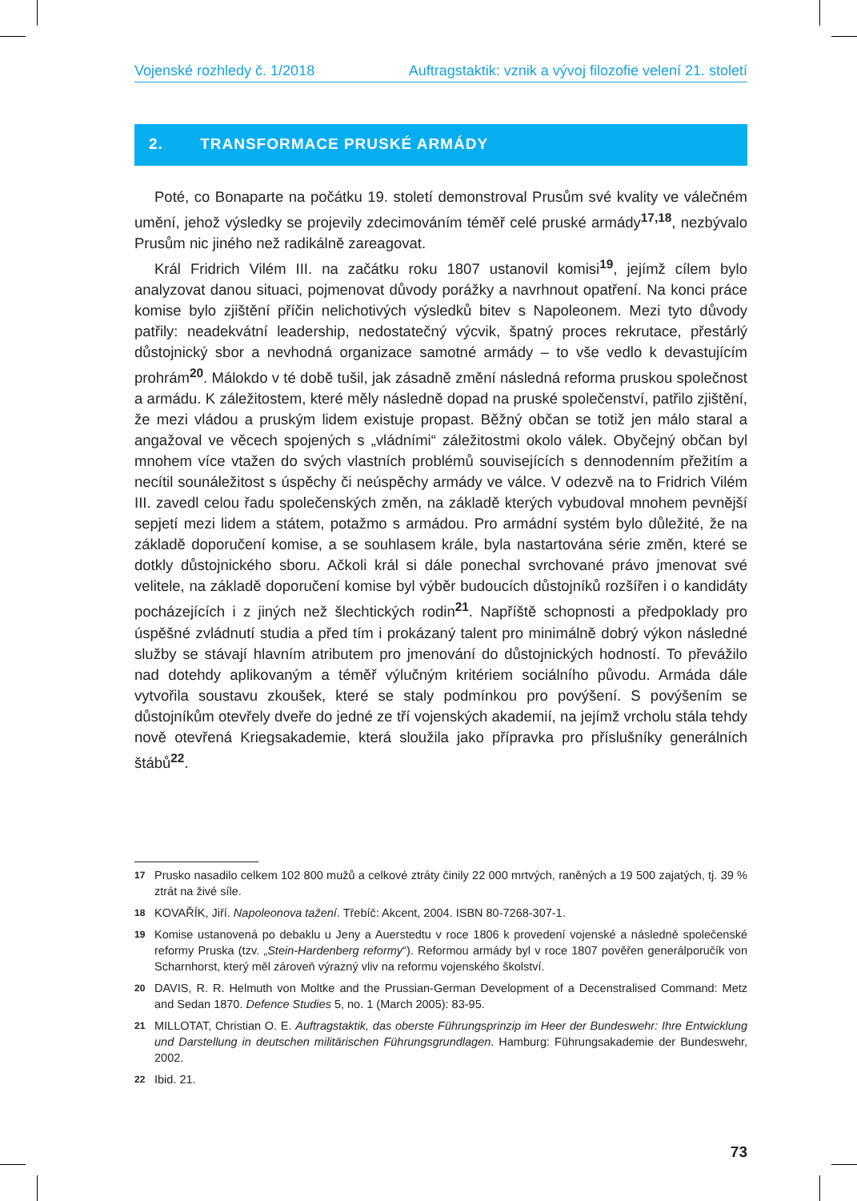Vojenské rozhledy č. 1/2018 Auftragstaktik: vznik a vývoj filozofie velení 21. století
2. TRANSFORMACE PRUSKÉ ARMÁDY
Poté, co Bonaparte na počátku 19. století demonstroval Prusům své kvality ve válečném umění, jehož výsledky se projevily zdecimováním téměř celé pruské armády<sup>17,18</sup>, nezbývalo Prusům nic jiného než radikálně zareagovat.
Král Fridrich Vilém III. na začátku roku 1807 ustanovil komisi<sup>19</sup>, jejímž cílem bylo analyzovat danou situaci, pojmenovat důvody porážky a navrhnout opatření. Na konci práce komise bylo zjištění příčin nelichotivých výsledků bitev s Napoleonem. Mezi tyto důvody patřily: neadekvátní leadership, nedostatečný výcvik, špatný proces rekrutace, přestárlý důstojnický sbor a nevhodná organizace samotné armády – to vše vedlo k devastujícím prohrám<sup>20</sup>. Málokdo v té době tušil, jak zásadně změní následná reforma pruskou společnost a armádu. K záležitostem, které měly následně dopad na pruské společenství, patřilo zjištění, že mezi vládou a pruským lidem existuje propast. Běžný občan se totiž jen málo staral a angažoval ve věcech spojených s „vládními“ záležitostmi okolo válek. Obyčejný občan byl mnohem více vtažen do svých vlastních problémů souvisejících s dennodenním přežitím a necítil sounáležitost s úspěchy či neúspěchy armády ve válce. V odezvě na to Fridrich Vilém III. zavedl celou řadu společenských změn, na základě kterých vybudoval mnohem pevnější sepjetí mezi lidem a státem, potažmo s armádou. Pro armádní systém bylo důležité, že na základě doporučení komise, a se souhlasem krále, byla nastartována série změn, které se dotkly důstojnického sboru. Ačkoli král si dále ponechal svrchované právo jmenovat své velitele, na základě doporučení komise byl výběr budoucích důstojníků rozšířen i o kandidáty pocházejících i z jiných než šlechtických rodin<sup>21</sup>. Napříště schopnosti a předpoklady pro úspěšné zvládnutí studia a před tím i prokázaný talent pro minimálně dobrý výkon následné služby se stávají hlavním atributem pro jmenování do důstojnických hodností. To převážilo nad dotehdy aplikovaným a téměř výlučným kritériem sociálního původu. Armáda dále vytvořila soustavu zkoušek, které se staly podmínkou pro povýšení. S povýšením se důstojníkům otevřely dveře do jedné ze tří vojenských akademií, na jejímž vrcholu stála tehdy nově otevřená Kriegsakademie, která sloužila jako přípravka pro příslušníky generálních štábů<sup>22</sup>.
17 Prusko nasadilo celkem 102 800 mužů a celkové ztráty činily 22 000 mrtvých, raněných a 19 500 zajatých, tj. 39 % ztrát na živé síle.
18 KOVAŘÍK, Jiří. Napoleonova tažení. Třebíč: Akcent, 2004. ISBN 80-7268-307-1.
19 Komise ustanovená po debaklu u Jeny a Auerstedtu v roce 1806 k provedení vojenské a následně společenské reformy Pruska (tzv. „Stein-Hardenberg reformy“). Reformou armády byl v roce 1807 pověřen generálporučík von Scharnhorst, který měl zároveň výrazný vliv na reformu vojenského školství.
20 DAVIS, R. R. Helmuth von Moltke and the Prussian-German Development of a Decenstralised Command: Metz and Sedan 1870. Defence Studies 5, no. 1 (March 2005): 83-95.
21 MILLOTAT, Christian O. E. Auftragstaktik, das oberste Führungsprinzip im Heer der Bundeswehr: Ihre Entwicklung und Darstellung in deutschen militärischen Führungsgrundlagen. Hamburg: Führungsakademie der Bundeswehr, 2002.
22 Ibid. 21.
73